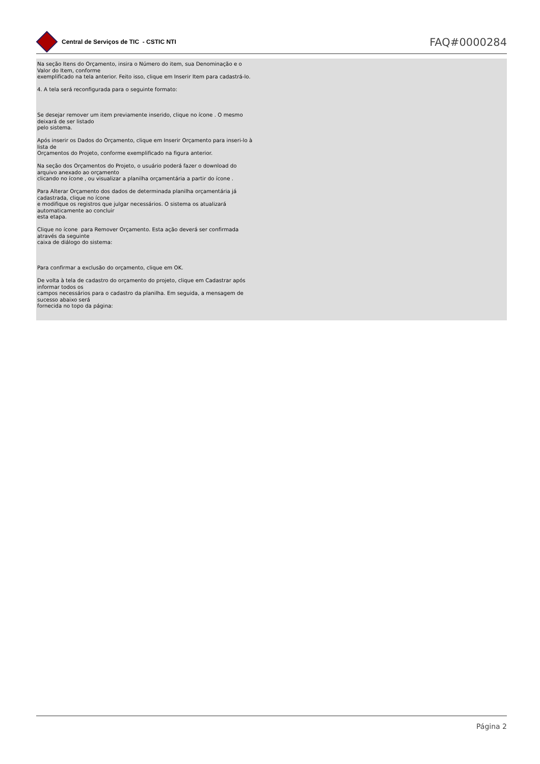Central de Serviços de TIC - CSTIC NTI
FAQ#0000284
Na seção Itens do Orçamento, insira o Número do item, sua Denominação e o Valor do Item, conforme
exemplificado na tela anterior. Feito isso, clique em Inserir Item para cadastrá-lo.
4. A tela será reconfigurada para o seguinte formato:
Se desejar remover um item previamente inserido, clique no ícone . O mesmo deixará de ser listado
pelo sistema.
Após inserir os Dados do Orçamento, clique em Inserir Orçamento para inseri-lo à lista de
Orçamentos do Projeto, conforme exemplificado na figura anterior.
Na seção dos Orçamentos do Projeto, o usuário poderá fazer o download do arquivo anexado ao orçamento
clicando no ícone , ou visualizar a planilha orçamentária a partir do ícone .
Para Alterar Orçamento dos dados de determinada planilha orçamentária já cadastrada, clique no ícone
e modifique os registros que julgar necessários. O sistema os atualizará automaticamente ao concluir
esta etapa.
Clique no ícone para Remover Orçamento. Esta ação deverá ser confirmada através da seguinte
caixa de diálogo do sistema:
Para confirmar a exclusão do orçamento, clique em OK.
De volta à tela de cadastro do orçamento do projeto, clique em Cadastrar após informar todos os
campos necessários para o cadastro da planilha. Em seguida, a mensagem de sucesso abaixo será
fornecida no topo da página:
Página 2